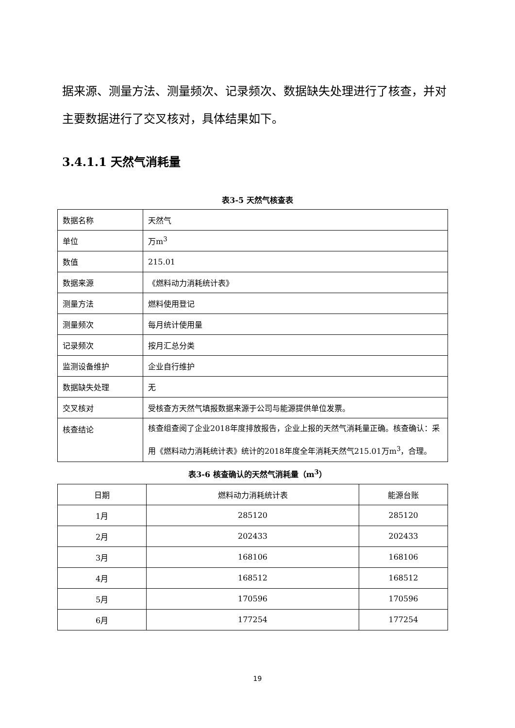据来源、测量方法、测量频次、记录频次、数据缺失处理进行了核查，并对主要数据进行了交叉核对，具体结果如下。
3.4.1.1 天然气消耗量
表3-5 天然气核查表
| 数据名称 | 天然气 |
| 单位 | 万m<sup>3</sup> |
| 数值 | 215.01 |
| 数据来源 | 《燃料动力消耗统计表》 |
| 测量方法 | 燃料使用登记 |
| 测量频次 | 每月统计使用量 |
| 记录频次 | 按月汇总分类 |
| 监测设备维护 | 企业自行维护 |
| 数据缺失处理 | 无 |
| 交叉核对 | 受核查方天然气填报数据来源于公司与能源提供单位发票。 |
| 核查结论 | 核查组查阅了企业2018年度排放报告，企业上报的天然气消耗量正确。核查确认：采用《燃料动力消耗统计表》统计的2018年度全年消耗天然气215.01万m<sup>3</sup>，合理。 |
表3-6 核查确认的天然气消耗量（m<sup>3</sup>）
| 日期 | 燃料动力消耗统计表 | 能源台账 |
| --- | --- | --- |
| 1月 | 285120 | 285120 |
| 2月 | 202433 | 202433 |
| 3月 | 168106 | 168106 |
| 4月 | 168512 | 168512 |
| 5月 | 170596 | 170596 |
| 6月 | 177254 | 177254 |
19